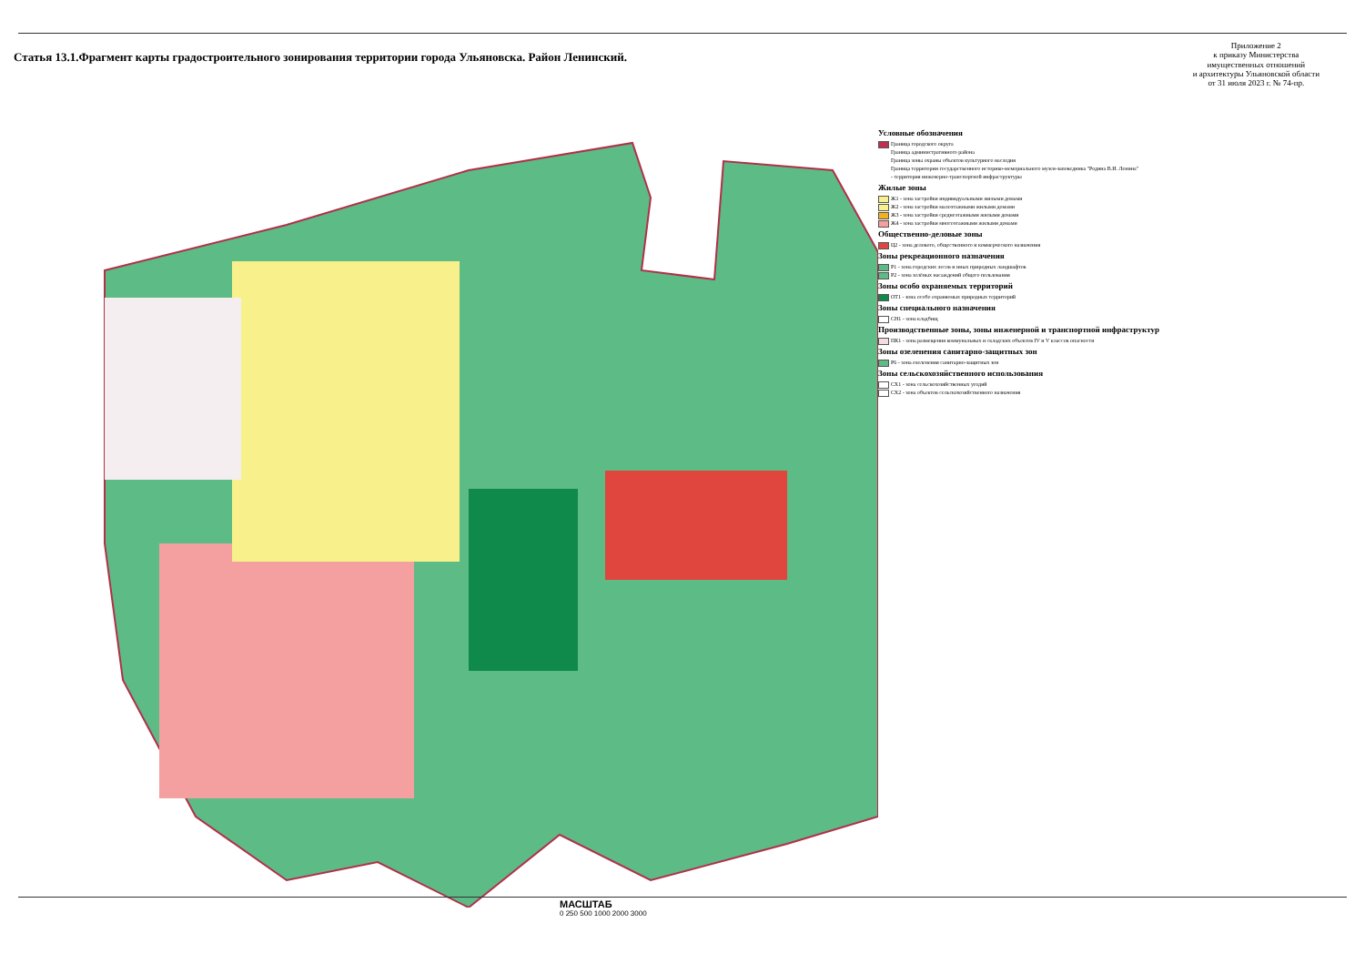Статья 13.1.Фрагмент карты градостроительного зонирования территории города Ульяновска. Район Ленинский.
Приложение 2
к приказу Министерства
имущественных отношений
и архитектуры Ульяновской области
от 31 июля 2023 г. № 74-пр.
МАСШТАБ
0 250 500 1000 2000 3000
Условные обозначения
Граница городского округа
Граница административного района
Граница зоны охраны объектов культурного наследия
Граница территории государственного историко-мемориального музея-заповедника "Родина В.И. Ленина"
- территория инженерно-транспортной инфраструктуры
Жилые зоны
Ж1 - зона застройки индивидуальными жилыми домами
Ж2 - зона застройки малоэтажными жилыми домами
Ж3 - зона застройки среднеэтажными жилыми домами
Ж4 - зона застройки многоэтажными жилыми домами
Общественно-деловые зоны
Ц2 - зона делового, общественного и коммерческого назначения
Зоны рекреационного назначения
Р1 - зона городских лесов и иных природных ландшафтов
Р2 - зона зелёных насаждений общего пользования
Зоны особо охраняемых территорий
ОТ1 - зона особо охраняемых природных территорий
Зоны специального назначения
СН1 - зона кладбищ
Производственные зоны, зоны инженерной и транспортной инфраструктур
ПК1 - зона размещения коммунальных и складских объектов IV и V классов опасности
Зоны озеленения санитарно-защитных зон
Р6 - зона озеленения санитарно-защитных зон
Зоны сельскохозяйственного использования
СХ1 - зона сельскохозяйственных угодий
СХ2 - зона объектов сельскохозяйственного назначения